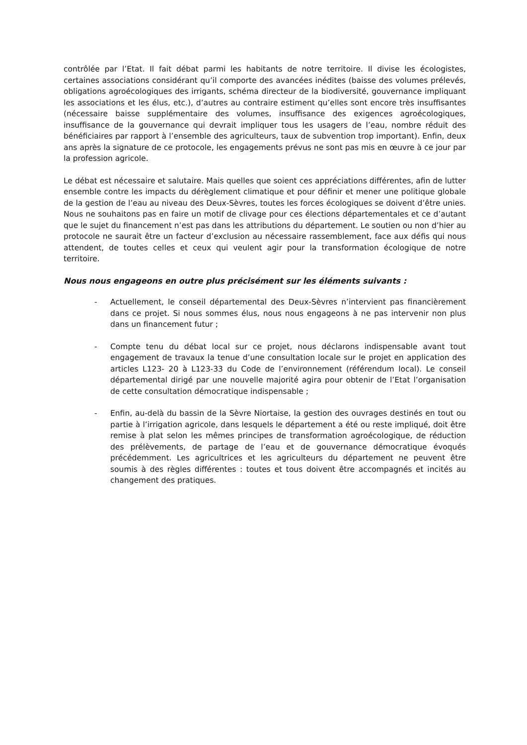contrôlée par l’Etat. Il fait débat parmi les habitants de notre territoire. Il divise les écologistes, certaines associations considérant qu’il comporte des avancées inédites (baisse des volumes prélevés, obligations agroécologiques des irrigants, schéma directeur de la biodiversité, gouvernance impliquant les associations et les élus, etc.), d’autres au contraire estiment qu’elles sont encore très insuffisantes (nécessaire baisse supplémentaire des volumes, insuffisance des exigences agroécologiques, insuffisance de la gouvernance qui devrait impliquer tous les usagers de l’eau, nombre réduit des bénéficiaires par rapport à l’ensemble des agriculteurs, taux de subvention trop important). Enfin, deux ans après la signature de ce protocole, les engagements prévus ne sont pas mis en œuvre à ce jour par la profession agricole.
Le débat est nécessaire et salutaire. Mais quelles que soient ces appréciations différentes, afin de lutter ensemble contre les impacts du dérèglement climatique et pour définir et mener une politique globale de la gestion de l’eau au niveau des Deux-Sèvres, toutes les forces écologiques se doivent d’être unies. Nous ne souhaitons pas en faire un motif de clivage pour ces élections départementales et ce d’autant que le sujet du financement n’est pas dans les attributions du département. Le soutien ou non d’hier au protocole ne saurait être un facteur d’exclusion au nécessaire rassemblement, face aux défis qui nous attendent, de toutes celles et ceux qui veulent agir pour la transformation écologique de notre territoire.
Nous nous engageons en outre plus précisément sur les éléments suivants :
- Actuellement, le conseil départemental des Deux-Sèvres n’intervient pas financièrement dans ce projet. Si nous sommes élus, nous nous engageons à ne pas intervenir non plus dans un financement futur ;
- Compte tenu du débat local sur ce projet, nous déclarons indispensable avant tout engagement de travaux la tenue d’une consultation locale sur le projet en application des articles L123- 20 à L123-33 du Code de l’environnement (référendum local). Le conseil départemental dirigé par une nouvelle majorité agira pour obtenir de l’Etat l’organisation de cette consultation démocratique indispensable ;
- Enfin, au-delà du bassin de la Sèvre Niortaise, la gestion des ouvrages destinés en tout ou partie à l’irrigation agricole, dans lesquels le département a été ou reste impliqué, doit être remise à plat selon les mêmes principes de transformation agroécologique, de réduction des prélèvements, de partage de l’eau et de gouvernance démocratique évoqués précédemment. Les agricultrices et les agriculteurs du département ne peuvent être soumis à des règles différentes : toutes et tous doivent être accompagnés et incités au changement des pratiques.